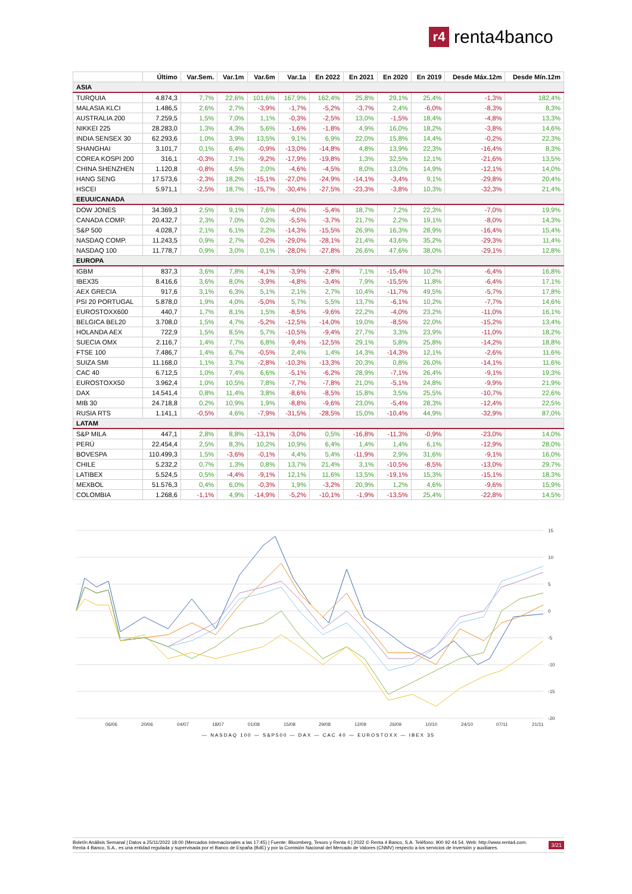r4 renta4banco
| | Último | Var.Sem. | Var.1m | Var.6m | Var.1a | En 2022 | En 2021 | En 2020 | En 2019 | Desde Máx.12m | Desde Mín.12m |
| --- | --- | --- | --- | --- | --- | --- | --- | --- | --- | --- | --- |
| ASIA | | | | | | | | | | | |
| TURQUIA | 4.874,3 | 7,7% | 22,6% | 101,6% | 167,9% | 162,4% | 25,8% | 29,1% | 25,4% | -1,3% | 182,4% |
| MALASIA KLCI | 1.486,5 | 2,6% | 2,7% | -3,9% | -1,7% | -5,2% | -3,7% | 2,4% | -6,0% | -8,3% | 8,3% |
| AUSTRALIA 200 | 7.259,5 | 1,5% | 7,0% | 1,1% | -0,3% | -2,5% | 13,0% | -1,5% | 18,4% | -4,8% | 13,3% |
| NIKKEI 225 | 28.283,0 | 1,3% | 4,3% | 5,6% | -1,6% | -1,8% | 4,9% | 16,0% | 18,2% | -3,8% | 14,6% |
| INDIA SENSEX 30 | 62.293,6 | 1,0% | 3,9% | 13,5% | 9,1% | 6,9% | 22,0% | 15,8% | 14,4% | -0,2% | 22,3% |
| SHANGHAI | 3.101,7 | 0,1% | 6,4% | -0,9% | -13,0% | -14,8% | 4,8% | 13,9% | 22,3% | -16,4% | 8,3% |
| COREA KOSPI 200 | 316,1 | -0,3% | 7,1% | -9,2% | -17,9% | -19,8% | 1,3% | 32,5% | 12,1% | -21,6% | 13,5% |
| CHINA SHENZHEN | 1.120,8 | -0,8% | 4,5% | 2,0% | -4,6% | -4,5% | 8,0% | 13,0% | 14,9% | -12,1% | 14,0% |
| HANG SENG | 17.573,6 | -2,3% | 18,2% | -15,1% | -27,0% | -24,9% | -14,1% | -3,4% | 9,1% | -29,8% | 20,4% |
| HSCEI | 5.971,1 | -2,5% | 18,7% | -15,7% | -30,4% | -27,5% | -23,3% | -3,8% | 10,3% | -32,3% | 21,4% |
| EEUU/CANADA | | | | | | | | | | | |
| DOW JONES | 34.369,3 | 2,5% | 9,1% | 7,6% | -4,0% | -5,4% | 18,7% | 7,2% | 22,3% | -7,0% | 19,9% |
| CANADA COMP. | 20.432,7 | 2,3% | 7,0% | 0,2% | -5,5% | -3,7% | 21,7% | 2,2% | 19,1% | -8,0% | 14,3% |
| S&P 500 | 4.028,7 | 2,1% | 6,1% | 2,2% | -14,3% | -15,5% | 26,9% | 16,3% | 28,9% | -16,4% | 15,4% |
| NASDAQ COMP. | 11.243,5 | 0,9% | 2,7% | -0,2% | -29,0% | -28,1% | 21,4% | 43,6% | 35,2% | -29,3% | 11,4% |
| NASDAQ 100 | 11.778,7 | 0,9% | 3,0% | 0,1% | -28,0% | -27,8% | 26,6% | 47,6% | 38,0% | -29,1% | 12,8% |
| EUROPA | | | | | | | | | | | |
| IGBM | 837,3 | 3,6% | 7,8% | -4,1% | -3,9% | -2,8% | 7,1% | -15,4% | 10,2% | -6,4% | 16,8% |
| IBEX35 | 8.416,6 | 3,6% | 8,0% | -3,9% | -4,8% | -3,4% | 7,9% | -15,5% | 11,8% | -6,4% | 17,1% |
| AEX GRECIA | 917,6 | 3,1% | 6,3% | 5,1% | 2,1% | 2,7% | 10,4% | -11,7% | 49,5% | -5,7% | 17,8% |
| PSI 20 PORTUGAL | 5.878,0 | 1,9% | 4,0% | -5,0% | 5,7% | 5,5% | 13,7% | -6,1% | 10,2% | -7,7% | 14,6% |
| EUROSTOXX600 | 440,7 | 1,7% | 8,1% | 1,5% | -8,5% | -9,6% | 22,2% | -4,0% | 23,2% | -11,0% | 16,1% |
| BELGICA BEL20 | 3.708,0 | 1,5% | 4,7% | -5,2% | -12,5% | -14,0% | 19,0% | -8,5% | 22,0% | -15,2% | 13,4% |
| HOLANDA AEX | 722,9 | 1,5% | 8,5% | 5,7% | -10,5% | -9,4% | 27,7% | 3,3% | 23,9% | -11,0% | 18,2% |
| SUECIA OMX | 2.116,7 | 1,4% | 7,7% | 6,8% | -9,4% | -12,5% | 29,1% | 5,8% | 25,8% | -14,2% | 18,8% |
| FTSE 100 | 7.486,7 | 1,4% | 6,7% | -0,5% | 2,4% | 1,4% | 14,3% | -14,3% | 12,1% | -2,6% | 11,6% |
| SUIZA SMI | 11.168,0 | 1,1% | 3,7% | -2,8% | -10,3% | -13,3% | 20,3% | 0,8% | 26,0% | -14,1% | 11,6% |
| CAC 40 | 6.712,5 | 1,0% | 7,4% | 6,6% | -5,1% | -6,2% | 28,9% | -7,1% | 26,4% | -9,1% | 19,3% |
| EUROSTOXX50 | 3.962,4 | 1,0% | 10,5% | 7,8% | -7,7% | -7,8% | 21,0% | -5,1% | 24,8% | -9,9% | 21,9% |
| DAX | 14.541,4 | 0,8% | 11,4% | 3,8% | -8,6% | -8,5% | 15,8% | 3,5% | 25,5% | -10,7% | 22,6% |
| MIB 30 | 24.718,8 | 0,2% | 10,9% | 1,9% | -8,8% | -9,6% | 23,0% | -5,4% | 28,3% | -12,4% | 22,5% |
| RUSIA RTS | 1.141,1 | -0,5% | 4,6% | -7,9% | -31,5% | -28,5% | 15,0% | -10,4% | 44,9% | -32,9% | 87,0% |
| LATAM | | | | | | | | | | | |
| S&P MILA | 447,1 | 2,8% | 8,8% | -13,1% | -3,0% | 0,5% | -16,8% | -11,3% | -0,9% | -23,0% | 14,0% |
| PERÚ | 22.454,4 | 2,5% | 8,3% | 10,2% | 10,9% | 6,4% | 1,4% | 1,4% | 6,1% | -12,9% | 28,0% |
| BOVESPA | 110.499,3 | 1,5% | -3,6% | -0,1% | 4,4% | 5,4% | -11,9% | 2,9% | 31,6% | -9,1% | 16,0% |
| CHILE | 5.232,2 | 0,7% | 1,3% | 0,8% | 13,7% | 21,4% | 3,1% | -10,5% | -8,5% | -13,0% | 29,7% |
| LATIBEX | 5.524,5 | 0,5% | -4,4% | -9,1% | 12,1% | 11,6% | 13,5% | -19,1% | 15,3% | -15,1% | 18,3% |
| MEXBOL | 51.576,3 | 0,4% | 6,0% | -0,3% | 1,9% | -3,2% | 20,9% | 1,2% | 4,6% | -9,6% | 15,9% |
| COLOMBIA | 1.268,6 | -1,1% | 4,9% | -14,9% | -5,2% | -10,1% | -1,9% | -13,5% | 25,4% | -22,8% | 14,5% |
15
10
5
0
-5
-10
-15
-20
06/06
20/06
04/07
18/07
01/08
15/08
29/08
12/09
26/09
10/10
24/10
07/11
21/11
— NASDAQ 100 — S&P500 — DAX — CAC 40 — EUROSTOXX — IBEX 35
Boletín Análisis Semanal | Datos a 25/11/2022 18:00 (Mercados internacionales a las 17:45) | Fuente: Bloomberg, Tesoro y Renta 4 | 2022 © Renta 4 Banco, S.A. Teléfono: 900 92 44 54. Web: http://www.renta4.com. Renta 4 Banco, S.A., es una entidad regulada y supervisada por el Banco de España (BdE) y por la Comisión Nacional del Mercado de Valores (CNMV) respecto a los servicios de inversión y auxiliares.
3/21